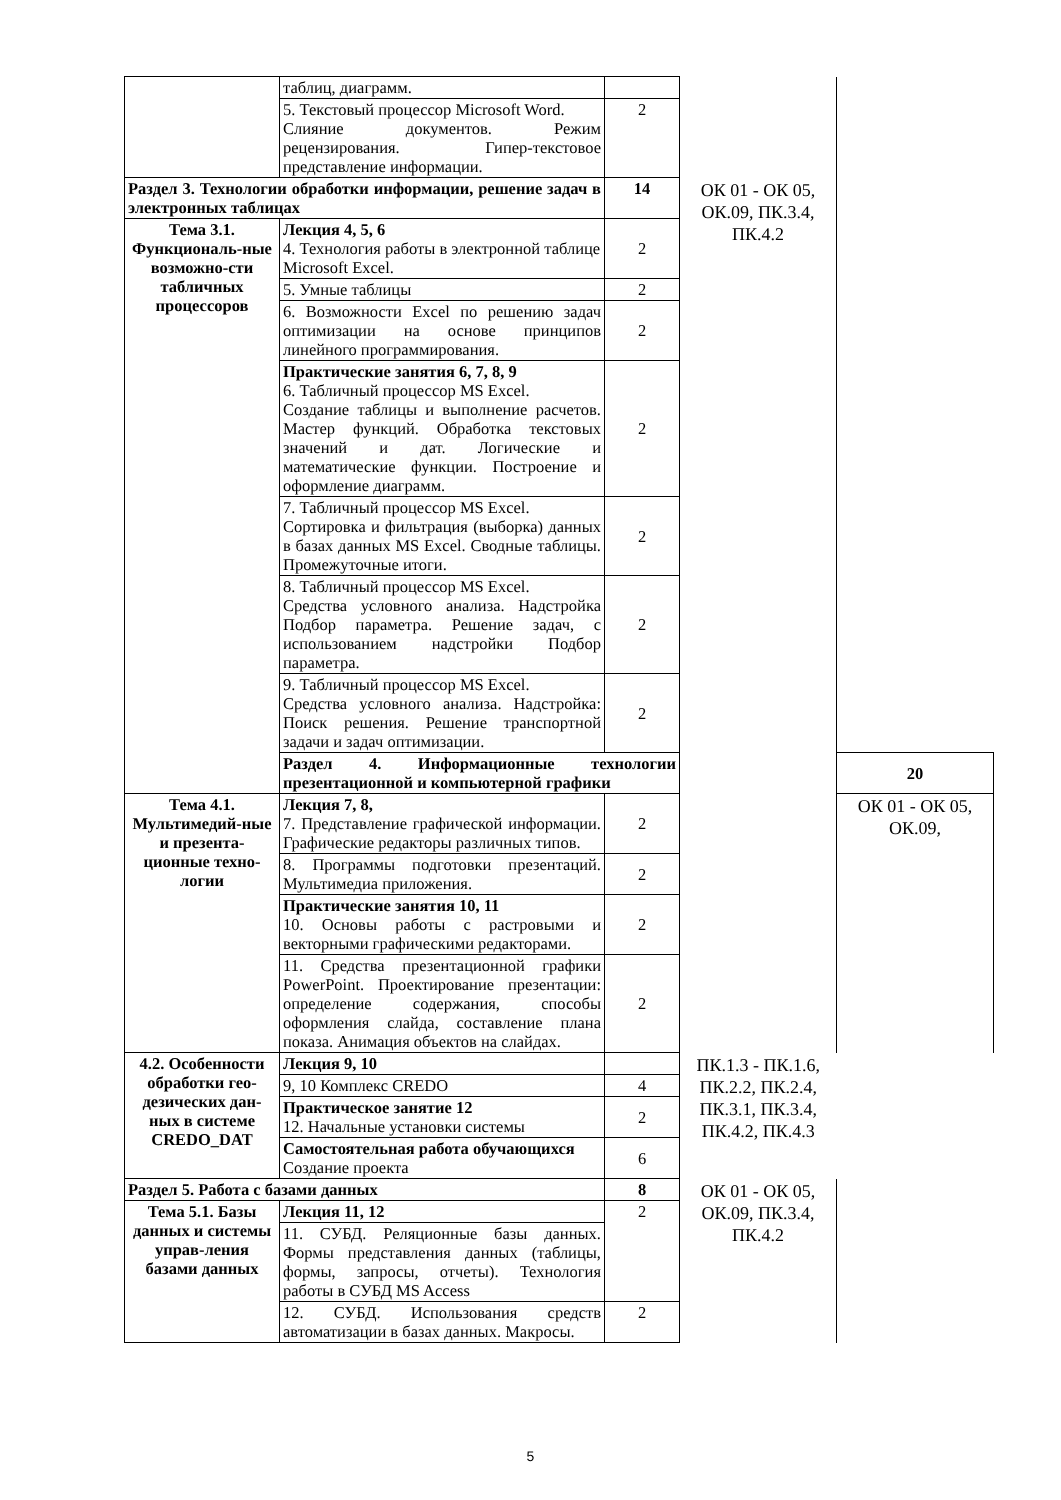| | таблиц, диаграмм. | | | |
| | 5. Текстовый процессор Microsoft Word. Слияние документов. Режим рецензирования. Гипер-текстовое представление информации. | 2 | | |
| Раздел 3. Технологии обработки информации, решение задач в электронных таблицах | | 14 | ОК 01 - ОК 05, ОК.09, ПК.3.4, ПК.4.2 | |
| Тема 3.1. Функциональ-ные возможно-сти табличных процессоров | Лекция 4, 5, 6 4. Технология работы в электронной таблице Microsoft Excel. | 2 | | |
| | 5. Умные таблицы | 2 | | |
| | 6. Возможности Excel по решению задач оптимизации на основе принципов линейного программирования. | 2 | | |
| | Практические занятия 6, 7, 8, 9 6. Табличный процессор MS Excel. Создание таблицы и выполнение расчетов. Мастер функций. Обработка текстовых значений и дат. Логические и математические функции. Построение и оформление диаграмм. | 2 | | |
| | 7. Табличный процессор MS Excel. Сортировка и фильтрация (выборка) данных в базах данных MS Excel. Сводные таблицы. Промежуточные итоги. | 2 | | |
| | 8. Табличный процессор MS Excel. Средства условного анализа. Надстройка Подбор параметра. Решение задач, с использованием надстройки Подбор параметра. | 2 | | |
| | 9. Табличный процессор MS Excel. Средства условного анализа. Надстройка: Поиск решения. Решение транспортной задачи и задач оптимизации. | 2 | | |
| | Раздел 4. Информационные технологии презентационной и компьютерной графики | | | 20 |
| Тема 4.1. Мультимедий-ные и презента-ционные техно-логии | Лекция 7, 8, 7. Представление графической информации. Графические редакторы различных типов. | 2 | | ОК 01 - ОК 05, ОК.09, |
| | 8. Программы подготовки презентаций. Мультимедиа приложения. | 2 | | |
| | Практические занятия 10, 11 10. Основы работы с растровыми и векторными графическими редакторами. | 2 | | |
| | 11. Средства презентационной графики PowerPoint. Проектирование презентации: определение содержания, способы оформления слайда, составление плана показа. Анимация объектов на слайдах. | 2 | | |
| 4.2. Особенности обработки гео-дезических дан-ных в системе CREDO_DAT | Лекция 9, 10 | | ПК.1.3 - ПК.1.6, ПК.2.2, ПК.2.4, ПК.3.1, ПК.3.4, ПК.4.2, ПК.4.3 | |
| | 9, 10 Комплекс CREDO | 4 | | |
| | Практическое занятие 12 12. Начальные установки системы | 2 | | |
| | Самостоятельная работа обучающихся Создание проекта | 6 | | |
| Раздел 5. Работа с базами данных | | 8 | ОК 01 - ОК 05, ОК.09, ПК.3.4, ПК.4.2 | |
| Тема 5.1. Базы данных и системы управ-ления базами данных | Лекция 11, 12 | 2 | | |
| | 11. СУБД. Реляционные базы данных. Формы представления данных (таблицы, формы, запросы, отчеты). Технология работы в СУБД MS Access | | | |
| | 12. СУБД. Использования средств автоматизации в базах данных. Макросы. | 2 | | |
5